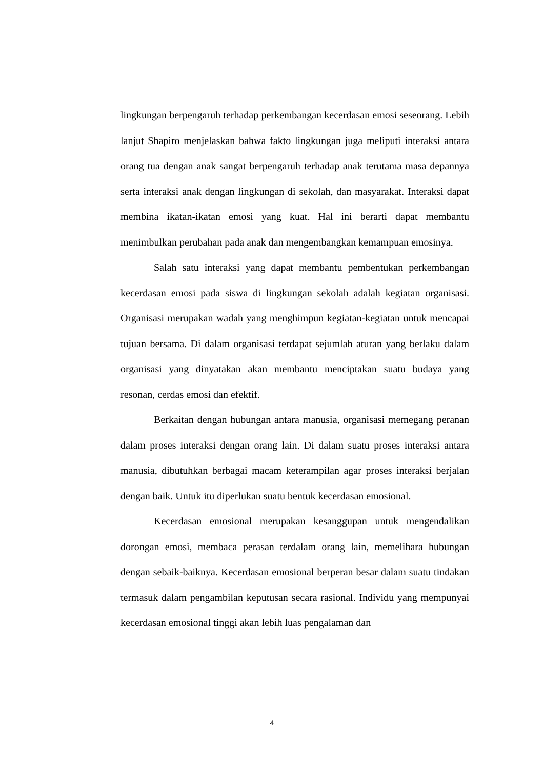lingkungan berpengaruh terhadap perkembangan kecerdasan emosi seseorang. Lebih lanjut Shapiro menjelaskan bahwa fakto lingkungan juga meliputi interaksi antara orang tua dengan anak sangat berpengaruh terhadap anak terutama masa depannya serta interaksi anak dengan lingkungan di sekolah, dan masyarakat. Interaksi dapat membina ikatan-ikatan emosi yang kuat. Hal ini berarti dapat membantu menimbulkan perubahan pada anak dan mengembangkan kemampuan emosinya.
Salah satu interaksi yang dapat membantu pembentukan perkembangan kecerdasan emosi pada siswa di lingkungan sekolah adalah kegiatan organisasi. Organisasi merupakan wadah yang menghimpun kegiatan-kegiatan untuk mencapai tujuan bersama. Di dalam organisasi terdapat sejumlah aturan yang berlaku dalam organisasi yang dinyatakan akan membantu menciptakan suatu budaya yang resonan, cerdas emosi dan efektif.
Berkaitan dengan hubungan antara manusia, organisasi memegang peranan dalam proses interaksi dengan orang lain. Di dalam suatu proses interaksi antara manusia, dibutuhkan berbagai macam keterampilan agar proses interaksi berjalan dengan baik. Untuk itu diperlukan suatu bentuk kecerdasan emosional.
Kecerdasan emosional merupakan kesanggupan untuk mengendalikan dorongan emosi, membaca perasan terdalam orang lain, memelihara hubungan dengan sebaik-baiknya. Kecerdasan emosional berperan besar dalam suatu tindakan termasuk dalam pengambilan keputusan secara rasional. Individu yang mempunyai kecerdasan emosional tinggi akan lebih luas pengalaman dan
4